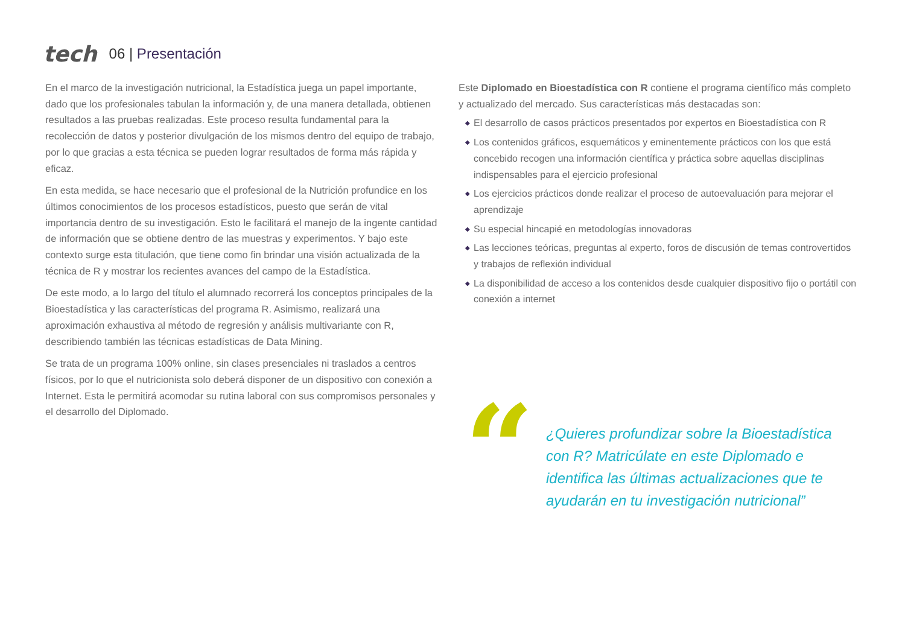tech
06 | Presentación
En el marco de la investigación nutricional, la Estadística juega un papel importante, dado que los profesionales tabulan la información y, de una manera detallada, obtienen resultados a las pruebas realizadas. Este proceso resulta fundamental para la recolección de datos y posterior divulgación de los mismos dentro del equipo de trabajo, por lo que gracias a esta técnica se pueden lograr resultados de forma más rápida y eficaz.
En esta medida, se hace necesario que el profesional de la Nutrición profundice en los últimos conocimientos de los procesos estadísticos, puesto que serán de vital importancia dentro de su investigación. Esto le facilitará el manejo de la ingente cantidad de información que se obtiene dentro de las muestras y experimentos. Y bajo este contexto surge esta titulación, que tiene como fin brindar una visión actualizada de la técnica de R y mostrar los recientes avances del campo de la Estadística.
De este modo, a lo largo del título el alumnado recorrerá los conceptos principales de la Bioestadística y las características del programa R. Asimismo, realizará una aproximación exhaustiva al método de regresión y análisis multivariante con R, describiendo también las técnicas estadísticas de Data Mining.
Se trata de un programa 100% online, sin clases presenciales ni traslados a centros físicos, por lo que el nutricionista solo deberá disponer de un dispositivo con conexión a Internet. Esta le permitirá acomodar su rutina laboral con sus compromisos personales y el desarrollo del Diplomado.
Este Diplomado en Bioestadística con R contiene el programa científico más completo y actualizado del mercado. Sus características más destacadas son:
◆ El desarrollo de casos prácticos presentados por expertos en Bioestadística con R
◆ Los contenidos gráficos, esquemáticos y eminentemente prácticos con los que está concebido recogen una información científica y práctica sobre aquellas disciplinas indispensables para el ejercicio profesional
◆ Los ejercicios prácticos donde realizar el proceso de autoevaluación para mejorar el aprendizaje
◆ Su especial hincapié en metodologías innovadoras
◆ Las lecciones teóricas, preguntas al experto, foros de discusión de temas controvertidos y trabajos de reflexión individual
◆ La disponibilidad de acceso a los contenidos desde cualquier dispositivo fijo o portátil con conexión a internet
“
¿Quieres profundizar sobre la Bioestadística con R? Matricúlate en este Diplomado e identifica las últimas actualizaciones que te ayudarán en tu investigación nutricional”